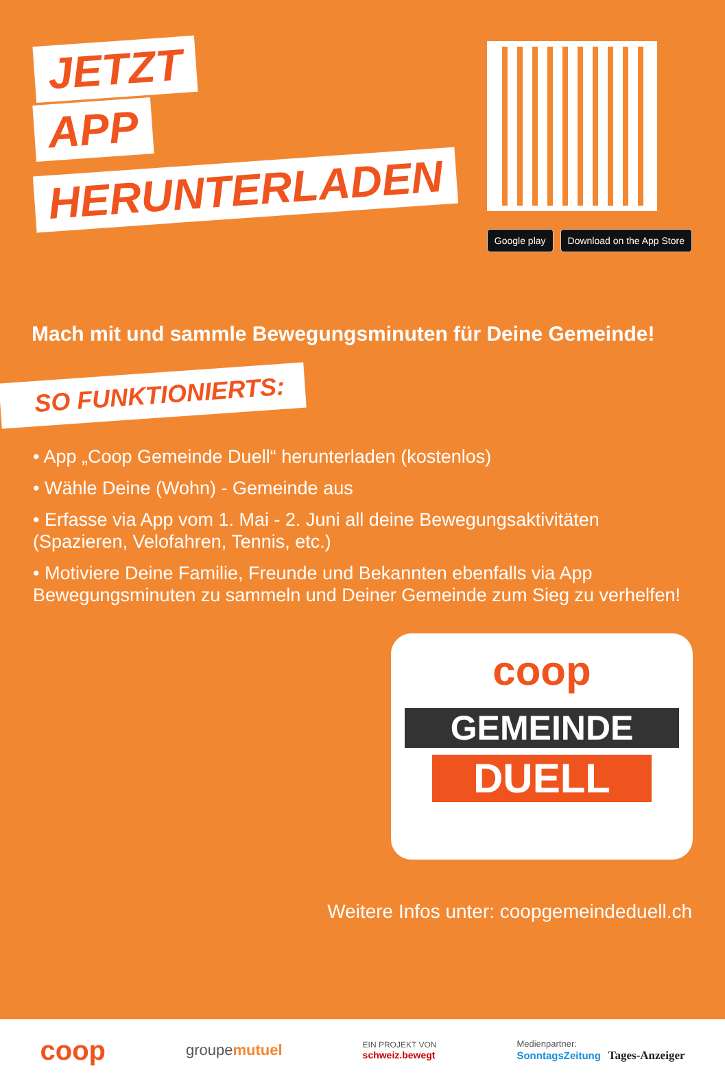JETZT
APP
HERUNTERLADEN
Google play Download on the App Store
Mach mit und sammle Bewegungsminuten für Deine Gemeinde!
SO FUNKTIONIERTS:
• App „Coop Gemeinde Duell“ herunterladen (kostenlos)
• Wähle Deine (Wohn) - Gemeinde aus
• Erfasse via App vom 1. Mai - 2. Juni all deine Bewegungsaktivitäten (Spazieren, Velofahren, Tennis, etc.)
• Motiviere Deine Familie, Freunde und Bekannten ebenfalls via App Bewegungsminuten zu sammeln und Deiner Gemeinde zum Sieg zu verhelfen!
coop
GEMEINDE
DUELL
Weitere Infos unter: coopgemeindeduell.ch
coop groupemutuel EIN PROJEKT VON
schweiz.bewegt Medienpartner:
SonntagsZeitung Tages-Anzeiger